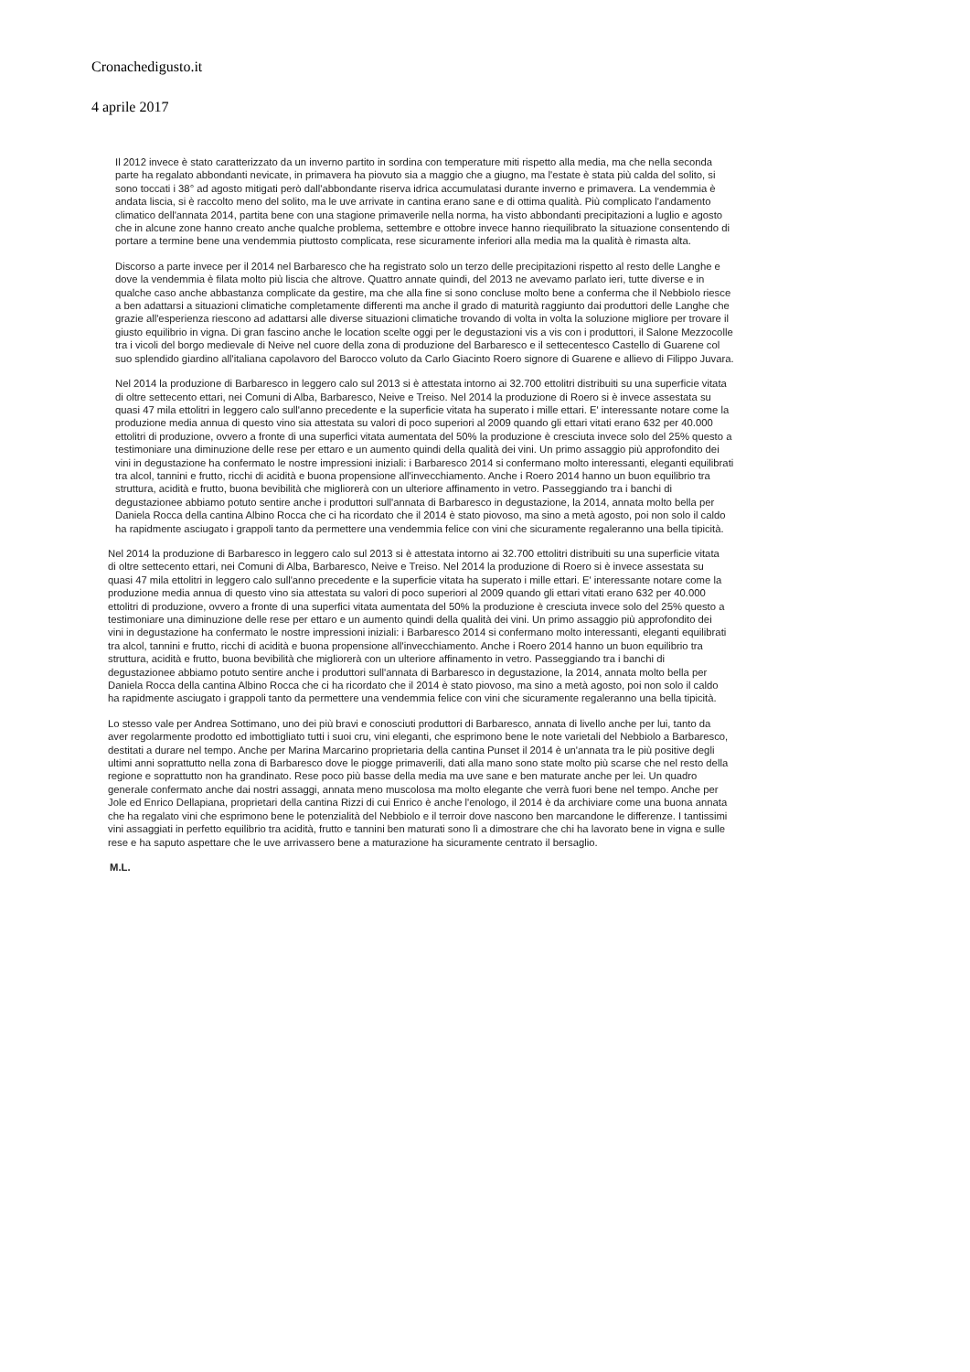Cronachedigusto.it
4 aprile 2017
Il 2012 invece è stato caratterizzato da un inverno partito in sordina con temperature miti rispetto alla media, ma che nella seconda parte ha regalato abbondanti nevicate, in primavera ha piovuto sia a maggio che a giugno, ma l'estate è stata più calda del solito, si sono toccati i 38° ad agosto mitigati però dall'abbondante riserva idrica accumulatasi durante inverno e primavera. La vendemmia è andata liscia, si è raccolto meno del solito, ma le uve arrivate in cantina erano sane e di ottima qualità. Più complicato l'andamento climatico dell'annata 2014, partita bene con una stagione primaverile nella norma, ha visto abbondanti precipitazioni a luglio e agosto che in alcune zone hanno creato anche qualche problema, settembre e ottobre invece hanno riequilibrato la situazione consentendo di portare a termine bene una vendemmia piuttosto complicata, rese sicuramente inferiori alla media ma la qualità è rimasta alta.
Discorso a parte invece per il 2014 nel Barbaresco che ha registrato solo un terzo delle precipitazioni rispetto al resto delle Langhe e dove la vendemmia è filata molto più liscia che altrove. Quattro annate quindi, del 2013 ne avevamo parlato ieri, tutte diverse e in qualche caso anche abbastanza complicate da gestire, ma che alla fine si sono concluse molto bene a conferma che il Nebbiolo riesce a ben adattarsi a situazioni climatiche completamente differenti ma anche il grado di maturità raggiunto dai produttori delle Langhe che grazie all'esperienza riescono ad adattarsi alle diverse situazioni climatiche trovando di volta in volta la soluzione migliore per trovare il giusto equilibrio in vigna. Di gran fascino anche le location scelte oggi per le degustazioni vis a vis con i produttori, il Salone Mezzocolle tra i vicoli del borgo medievale di Neive nel cuore della zona di produzione del Barbaresco e il settecentesco Castello di Guarene col suo splendido giardino all'italiana capolavoro del Barocco voluto da Carlo Giacinto Roero signore di Guarene e allievo di Filippo Juvara.
Nel 2014 la produzione di Barbaresco in leggero calo sul 2013 si è attestata intorno ai 32.700 ettolitri distribuiti su una superficie vitata di oltre settecento ettari, nei Comuni di Alba, Barbaresco, Neive e Treiso. Nel 2014 la produzione di Roero si è invece assestata su quasi 47 mila ettolitri in leggero calo sull'anno precedente e la superficie vitata ha superato i mille ettari. E' interessante notare come la produzione media annua di questo vino sia attestata su valori di poco superiori al 2009 quando gli ettari vitati erano 632 per 40.000 ettolitri di produzione, ovvero a fronte di una superfici vitata aumentata del 50% la produzione è cresciuta invece solo del 25% questo a testimoniare una diminuzione delle rese per ettaro e un aumento quindi della qualità dei vini. Un primo assaggio più approfondito dei vini in degustazione ha confermato le nostre impressioni iniziali: i Barbaresco 2014 si confermano molto interessanti, eleganti equilibrati tra alcol, tannini e frutto, ricchi di acidità e buona propensione all'invecchiamento. Anche i Roero 2014 hanno un buon equilibrio tra struttura, acidità e frutto, buona bevibilità che migliorerà con un ulteriore affinamento in vetro. Passeggiando tra i banchi di degustazionee abbiamo potuto sentire anche i produttori sull'annata di Barbaresco in degustazione, la 2014, annata molto bella per Daniela Rocca della cantina Albino Rocca che ci ha ricordato che il 2014 è stato piovoso, ma sino a metà agosto, poi non solo il caldo ha rapidmente asciugato i grappoli tanto da permettere una vendemmia felice con vini che sicuramente regaleranno una bella tipicità.
Nel 2014 la produzione di Barbaresco in leggero calo sul 2013 si è attestata intorno ai 32.700 ettolitri distribuiti su una superficie vitata di oltre settecento ettari, nei Comuni di Alba, Barbaresco, Neive e Treiso. Nel 2014 la produzione di Roero si è invece assestata su quasi 47 mila ettolitri in leggero calo sull'anno precedente e la superficie vitata ha superato i mille ettari. E' interessante notare come la produzione media annua di questo vino sia attestata su valori di poco superiori al 2009 quando gli ettari vitati erano 632 per 40.000 ettolitri di produzione, ovvero a fronte di una superfici vitata aumentata del 50% la produzione è cresciuta invece solo del 25% questo a testimoniare una diminuzione delle rese per ettaro e un aumento quindi della qualità dei vini. Un primo assaggio più approfondito dei vini in degustazione ha confermato le nostre impressioni iniziali: i Barbaresco 2014 si confermano molto interessanti, eleganti equilibrati tra alcol, tannini e frutto, ricchi di acidità e buona propensione all'invecchiamento. Anche i Roero 2014 hanno un buon equilibrio tra struttura, acidità e frutto, buona bevibilità che migliorerà con un ulteriore affinamento in vetro. Passeggiando tra i banchi di degustazionee abbiamo potuto sentire anche i produttori sull'annata di Barbaresco in degustazione, la 2014, annata molto bella per Daniela Rocca della cantina Albino Rocca che ci ha ricordato che il 2014 è stato piovoso, ma sino a metà agosto, poi non solo il caldo ha rapidmente asciugato i grappoli tanto da permettere una vendemmia felice con vini che sicuramente regaleranno una bella tipicità.
Lo stesso vale per Andrea Sottimano, uno dei più bravi e conosciuti produttori di Barbaresco, annata di livello anche per lui, tanto da aver regolarmente prodotto ed imbottigliato tutti i suoi cru, vini eleganti, che esprimono bene le note varietali del Nebbiolo a Barbaresco, destitati a durare nel tempo. Anche per Marina Marcarino proprietaria della cantina Punset il 2014 è un'annata tra le più positive degli ultimi anni soprattutto nella zona di Barbaresco dove le piogge primaverili, dati alla mano sono state molto più scarse che nel resto della regione e soprattutto non ha grandinato. Rese poco più basse della media ma uve sane e ben maturate anche per lei. Un quadro generale confermato anche dai nostri assaggi, annata meno muscolosa ma molto elegante che verrà fuori bene nel tempo. Anche per Jole ed Enrico Dellapiana, proprietari della cantina Rizzi di cui Enrico è anche l'enologo, il 2014 è da archiviare come una buona annata che ha regalato vini che esprimono bene le potenzialità del Nebbiolo e il terroir dove nascono ben marcandone le differenze. I tantissimi vini assaggiati in perfetto equilibrio tra acidità, frutto e tannini ben maturati sono lì a dimostrare che chi ha lavorato bene in vigna e sulle rese e ha saputo aspettare che le uve arrivassero bene a maturazione ha sicuramente centrato il bersaglio.
M.L.